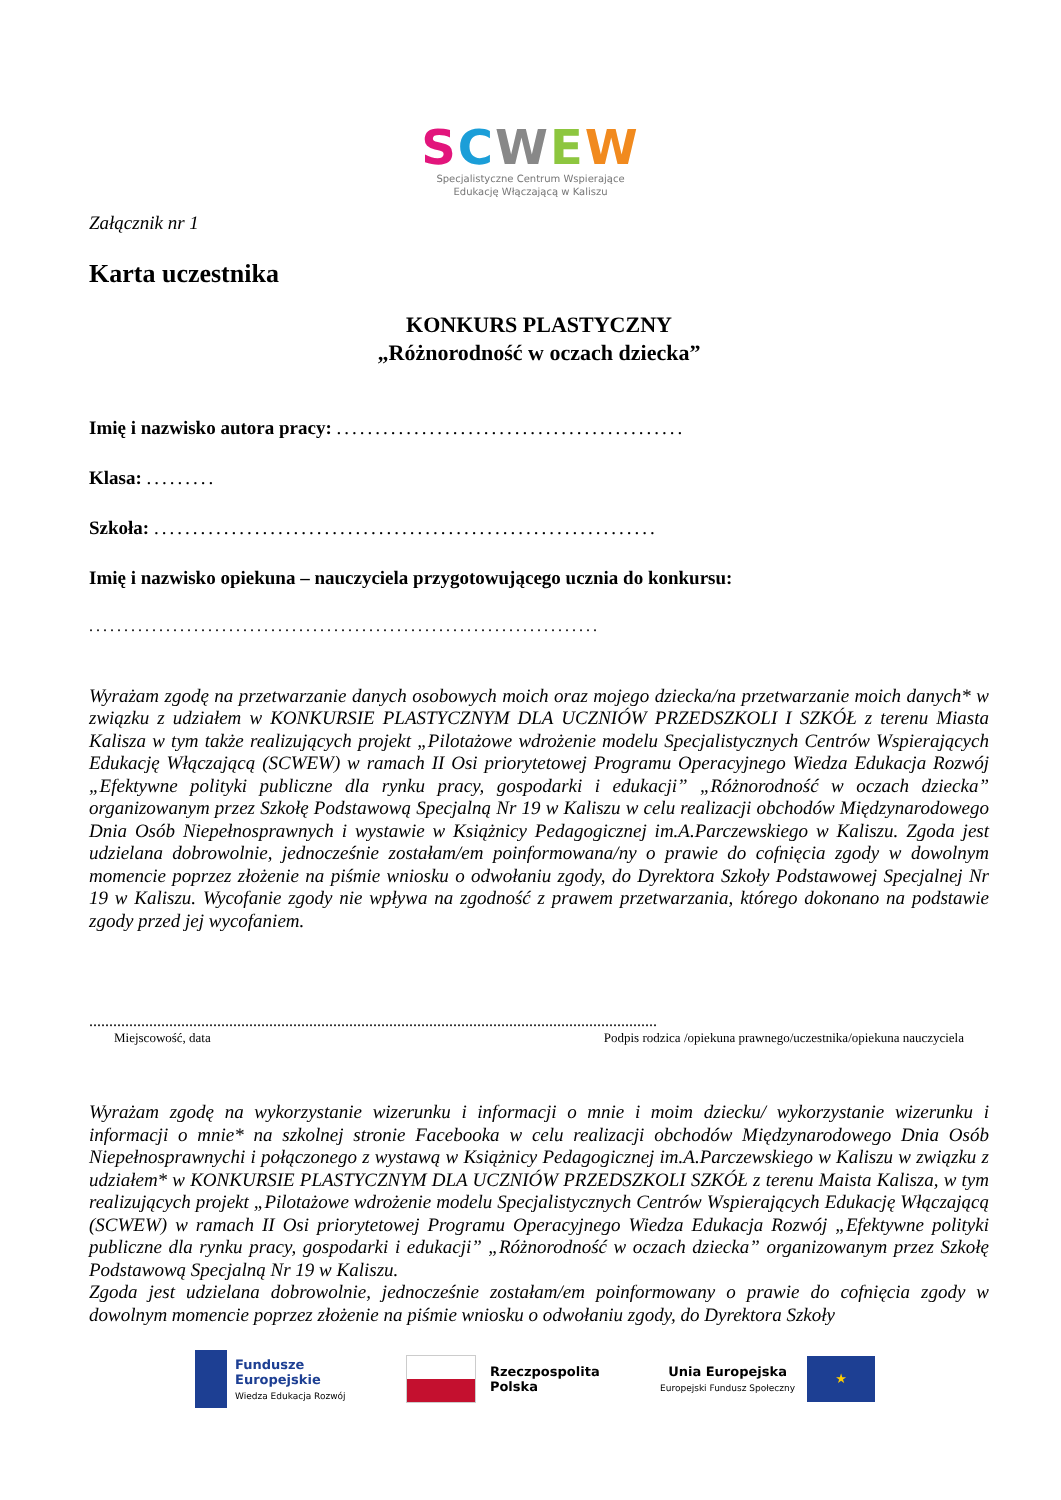SCWEW
Specjalistyczne Centrum Wspierające
Edukację Włączającą w Kaliszu
Załącznik nr 1
Karta uczestnika
KONKURS PLASTYCZNY
„Różnorodność w oczach dziecka”
Imię i nazwisko autora pracy: .............................................
Klasa: .........
Szkoła: .................................................................
Imię i nazwisko opiekuna – nauczyciela przygotowującego ucznia do konkursu:
.........................................................................
Wyrażam zgodę na przetwarzanie danych osobowych moich oraz mojego dziecka/na przetwarzanie moich danych* w związku z udziałem w KONKURSIE PLASTYCZNYM DLA UCZNIÓW PRZEDSZKOLI I SZKÓŁ z terenu Miasta Kalisza w tym także realizujących projekt „Pilotażowe wdrożenie modelu Specjalistycznych Centrów Wspierających Edukację Włączającą (SCWEW) w ramach II Osi priorytetowej Programu Operacyjnego Wiedza Edukacja Rozwój „Efektywne polityki publiczne dla rynku pracy, gospodarki i edukacji” „Różnorodność w oczach dziecka” organizowanym przez Szkołę Podstawową Specjalną Nr 19 w Kaliszu w celu realizacji obchodów Międzynarodowego Dnia Osób Niepełnosprawnych i wystawie w Książnicy Pedagogicznej im.A.Parczewskiego w Kaliszu. Zgoda jest udzielana dobrowolnie, jednocześnie zostałam/em poinformowana/ny o prawie do cofnięcia zgody w dowolnym momencie poprzez złożenie na piśmie wniosku o odwołaniu zgody, do Dyrektora Szkoły Podstawowej Specjalnej Nr 19 w Kaliszu. Wycofanie zgody nie wpływa na zgodność z prawem przetwarzania, którego dokonano na podstawie zgody przed jej wycofaniem.
..............................................................................................................................................
Miejscowość, data Podpis rodzica /opiekuna prawnego/uczestnika/opiekuna nauczyciela
Wyrażam zgodę na wykorzystanie wizerunku i informacji o mnie i moim dziecku/ wykorzystanie wizerunku i informacji o mnie* na szkolnej stronie Facebooka w celu realizacji obchodów Międzynarodowego Dnia Osób Niepełnosprawnychi i połączonego z wystawą w Książnicy Pedagogicznej im.A.Parczewskiego w Kaliszu w związku z udziałem* w KONKURSIE PLASTYCZNYM DLA UCZNIÓW PRZEDSZKOLI SZKÓŁ z terenu Maista Kalisza, w tym realizujących projekt „Pilotażowe wdrożenie modelu Specjalistycznych Centrów Wspierających Edukację Włączającą (SCWEW) w ramach II Osi priorytetowej Programu Operacyjnego Wiedza Edukacja Rozwój „Efektywne polityki publiczne dla rynku pracy, gospodarki i edukacji” „Różnorodność w oczach dziecka” organizowanym przez Szkołę Podstawową Specjalną Nr 19 w Kaliszu.
Zgoda jest udzielana dobrowolnie, jednocześnie zostałam/em poinformowany o prawie do cofnięcia zgody w dowolnym momencie poprzez złożenie na piśmie wniosku o odwołaniu zgody, do Dyrektora Szkoły
Fundusze
Europejskie
Wiedza Edukacja Rozwój
Rzeczpospolita
Polska
Unia Europejska
Europejski Fundusz Społeczny
★